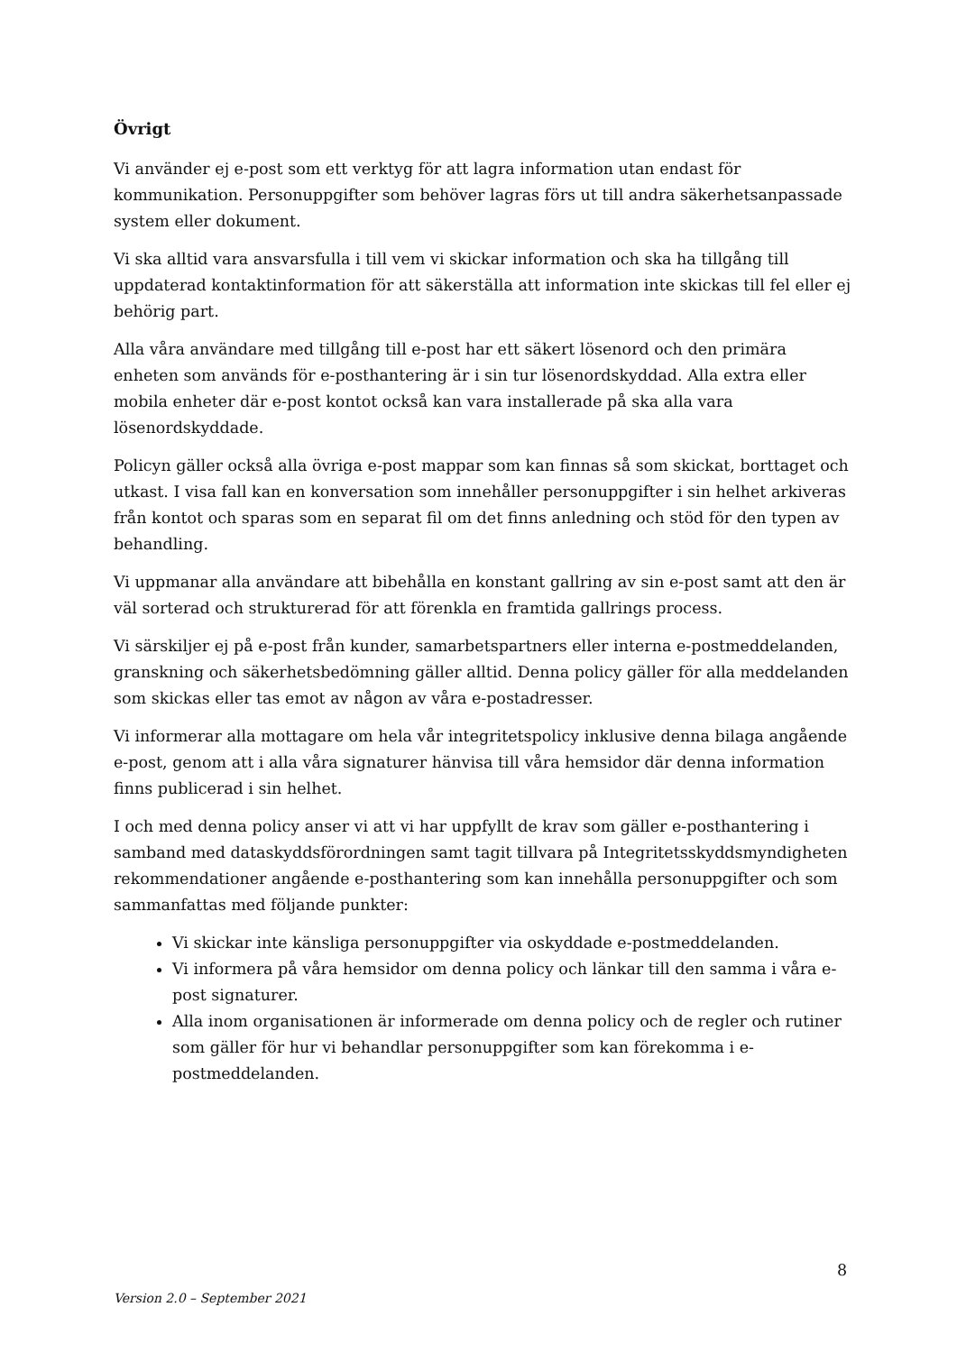Övrigt
Vi använder ej e-post som ett verktyg för att lagra information utan endast för kommunikation. Personuppgifter som behöver lagras förs ut till andra säkerhetsanpassade system eller dokument.
Vi ska alltid vara ansvarsfulla i till vem vi skickar information och ska ha tillgång till uppdaterad kontaktinformation för att säkerställa att information inte skickas till fel eller ej behörig part.
Alla våra användare med tillgång till e-post har ett säkert lösenord och den primära enheten som används för e-posthantering är i sin tur lösenordskyddad. Alla extra eller mobila enheter där e-post kontot också kan vara installerade på ska alla vara lösenordskyddade.
Policyn gäller också alla övriga e-post mappar som kan finnas så som skickat, borttaget och utkast. I visa fall kan en konversation som innehåller personuppgifter i sin helhet arkiveras från kontot och sparas som en separat fil om det finns anledning och stöd för den typen av behandling.
Vi uppmanar alla användare att bibehålla en konstant gallring av sin e-post samt att den är väl sorterad och strukturerad för att förenkla en framtida gallrings process.
Vi särskiljer ej på e-post från kunder, samarbetspartners eller interna e-postmeddelanden, granskning och säkerhetsbedömning gäller alltid. Denna policy gäller för alla meddelanden som skickas eller tas emot av någon av våra e-postadresser.
Vi informerar alla mottagare om hela vår integritetspolicy inklusive denna bilaga angående e-post, genom att i alla våra signaturer hänvisa till våra hemsidor där denna information finns publicerad i sin helhet.
I och med denna policy anser vi att vi har uppfyllt de krav som gäller e-posthantering i samband med dataskyddsförordningen samt tagit tillvara på Integritetsskyddsmyndigheten rekommendationer angående e-posthantering som kan innehålla personuppgifter och som sammanfattas med följande punkter:
Vi skickar inte känsliga personuppgifter via oskyddade e-postmeddelanden.
Vi informera på våra hemsidor om denna policy och länkar till den samma i våra e-post signaturer.
Alla inom organisationen är informerade om denna policy och de regler och rutiner som gäller för hur vi behandlar personuppgifter som kan förekomma i e-postmeddelanden.
8
Version 2.0 – September 2021